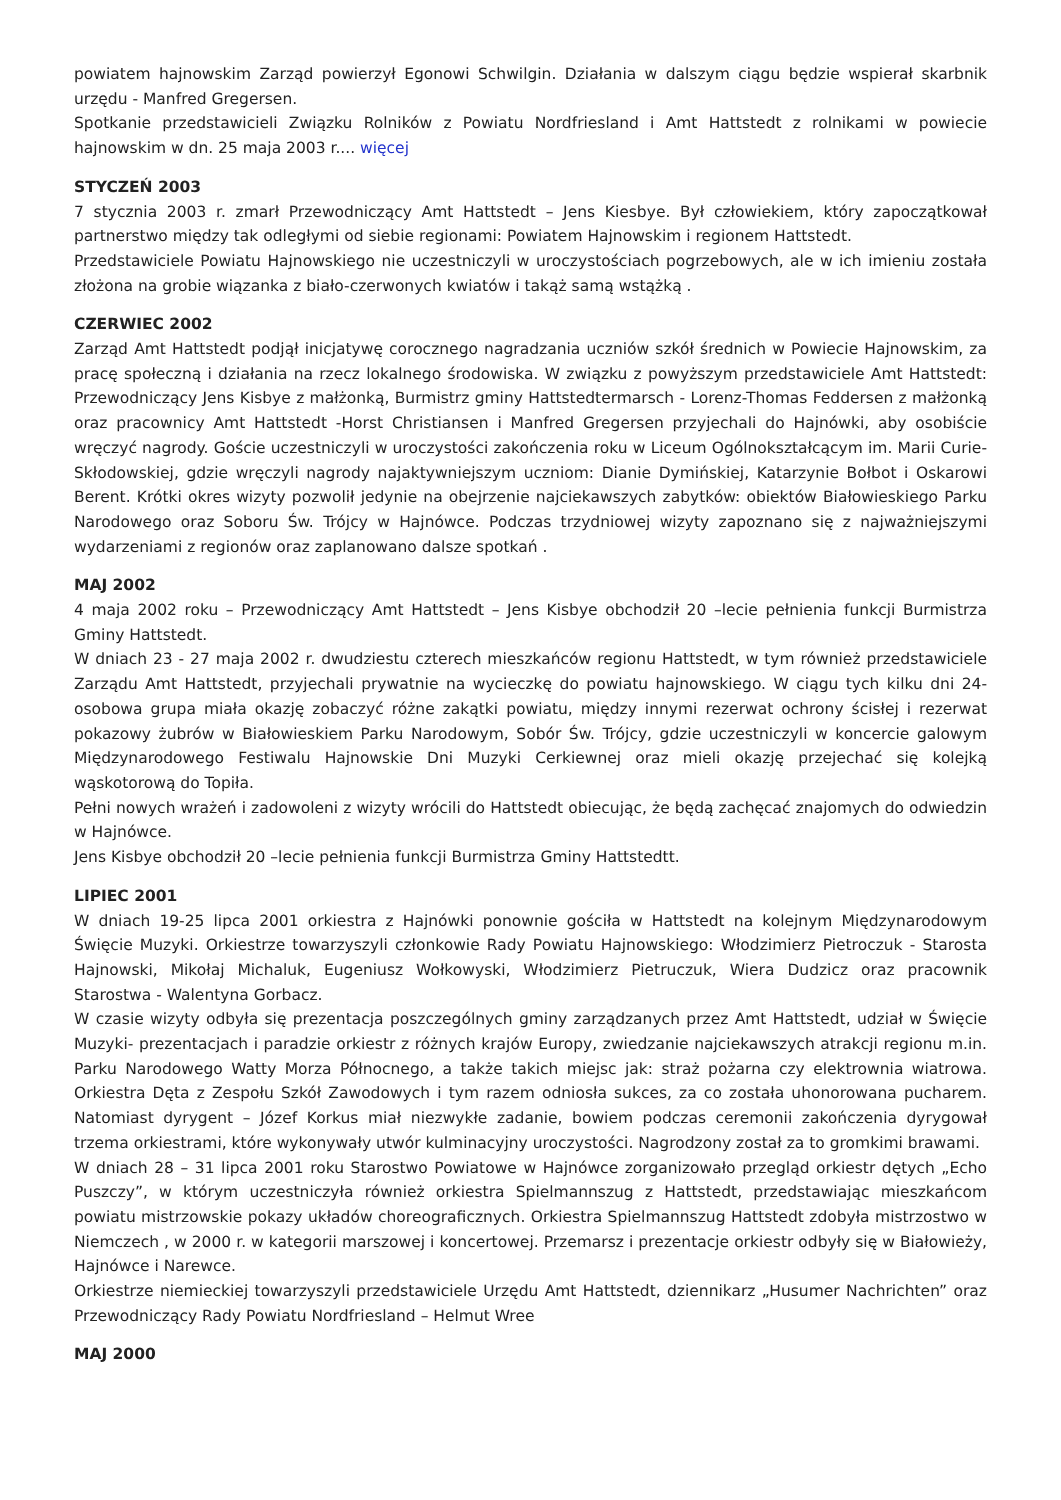powiatem hajnowskim Zarząd powierzył Egonowi Schwilgin. Działania w dalszym ciągu będzie wspierał skarbnik urzędu - Manfred Gregersen.
Spotkanie przedstawicieli Związku Rolników z Powiatu Nordfriesland i Amt Hattstedt z rolnikami w powiecie hajnowskim w dn. 25 maja 2003 r.... więcej
STYCZEŃ 2003
7 stycznia 2003 r. zmarł Przewodniczący Amt Hattstedt – Jens Kiesbye. Był człowiekiem, który zapoczątkował partnerstwo między tak odległymi od siebie regionami: Powiatem Hajnowskim i regionem Hattstedt.
Przedstawiciele Powiatu Hajnowskiego nie uczestniczyli w uroczystościach pogrzebowych, ale w ich imieniu została złożona na grobie wiązanka z biało-czerwonych kwiatów i takąż samą wstążką .
CZERWIEC 2002
Zarząd Amt Hattstedt podjął inicjatywę corocznego nagradzania uczniów szkół średnich w Powiecie Hajnowskim, za pracę społeczną i działania na rzecz lokalnego środowiska. W związku z powyższym przedstawiciele Amt Hattstedt: Przewodniczący Jens Kisbye z małżonką, Burmistrz gminy Hattstedtermarsch - Lorenz-Thomas Feddersen z małżonką oraz pracownicy Amt Hattstedt -Horst Christiansen i Manfred Gregersen przyjechali do Hajnówki, aby osobiście wręczyć nagrody. Goście uczestniczyli w uroczystości zakończenia roku w Liceum Ogólnokształcącym im. Marii Curie-Skłodowskiej, gdzie wręczyli nagrody najaktywniejszym uczniom: Dianie Dymińskiej, Katarzynie Bołbot i Oskarowi Berent. Krótki okres wizyty pozwolił jedynie na obejrzenie najciekawszych zabytków: obiektów Białowieskiego Parku Narodowego oraz Soboru Św. Trójcy w Hajnówce. Podczas trzydniowej wizyty zapoznano się z najważniejszymi wydarzeniami z regionów oraz zaplanowano dalsze spotkań .
MAJ 2002
4 maja 2002 roku – Przewodniczący Amt Hattstedt – Jens Kisbye obchodził 20 –lecie pełnienia funkcji Burmistrza Gminy Hattstedt.
W dniach 23 - 27 maja 2002 r. dwudziestu czterech mieszkańców regionu Hattstedt, w tym również przedstawiciele Zarządu Amt Hattstedt, przyjechali prywatnie na wycieczkę do powiatu hajnowskiego. W ciągu tych kilku dni 24-osobowa grupa miała okazję zobaczyć różne zakątki powiatu, między innymi rezerwat ochrony ścisłej i rezerwat pokazowy żubrów w Białowieskiem Parku Narodowym, Sobór Św. Trójcy, gdzie uczestniczyli w koncercie galowym Międzynarodowego Festiwalu Hajnowskie Dni Muzyki Cerkiewnej oraz mieli okazję przejechać się kolejką wąskotorową do Topiła.
Pełni nowych wrażeń i zadowoleni z wizyty wrócili do Hattstedt obiecując, że będą zachęcać znajomych do odwiedzin w Hajnówce.
Jens Kisbye obchodził 20 –lecie pełnienia funkcji Burmistrza Gminy Hattstedtt.
LIPIEC 2001
W dniach 19-25 lipca 2001 orkiestra z Hajnówki ponownie gościła w Hattstedt na kolejnym Międzynarodowym Święcie Muzyki. Orkiestrze towarzyszyli członkowie Rady Powiatu Hajnowskiego: Włodzimierz Pietroczuk - Starosta Hajnowski, Mikołaj Michaluk, Eugeniusz Wołkowyski, Włodzimierz Pietruczuk, Wiera Dudzicz oraz pracownik Starostwa - Walentyna Gorbacz.
W czasie wizyty odbyła się prezentacja poszczególnych gminy zarządzanych przez Amt Hattstedt, udział w Święcie Muzyki- prezentacjach i paradzie orkiestr z różnych krajów Europy, zwiedzanie najciekawszych atrakcji regionu m.in. Parku Narodowego Watty Morza Północnego, a także takich miejsc jak: straż pożarna czy elektrownia wiatrowa. Orkiestra Dęta z Zespołu Szkół Zawodowych i tym razem odniosła sukces, za co została uhonorowana pucharem. Natomiast dyrygent – Józef Korkus miał niezwykłe zadanie, bowiem podczas ceremonii zakończenia dyrygował trzema orkiestrami, które wykonywały utwór kulminacyjny uroczystości. Nagrodzony został za to gromkimi brawami.
W dniach 28 – 31 lipca 2001 roku Starostwo Powiatowe w Hajnówce zorganizowało przegląd orkiestr dętych „Echo Puszczy”, w którym uczestniczyła również orkiestra Spielmannszug z Hattstedt, przedstawiając mieszkańcom powiatu mistrzowskie pokazy układów choreograficznych. Orkiestra Spielmannszug Hattstedt zdobyła mistrzostwo w Niemczech , w 2000 r. w kategorii marszowej i koncertowej. Przemarsz i prezentacje orkiestr odbyły się w Białowieży, Hajnówce i Narewce.
Orkiestrze niemieckiej towarzyszyli przedstawiciele Urzędu Amt Hattstedt, dziennikarz „Husumer Nachrichten” oraz Przewodniczący Rady Powiatu Nordfriesland – Helmut Wree
MAJ 2000